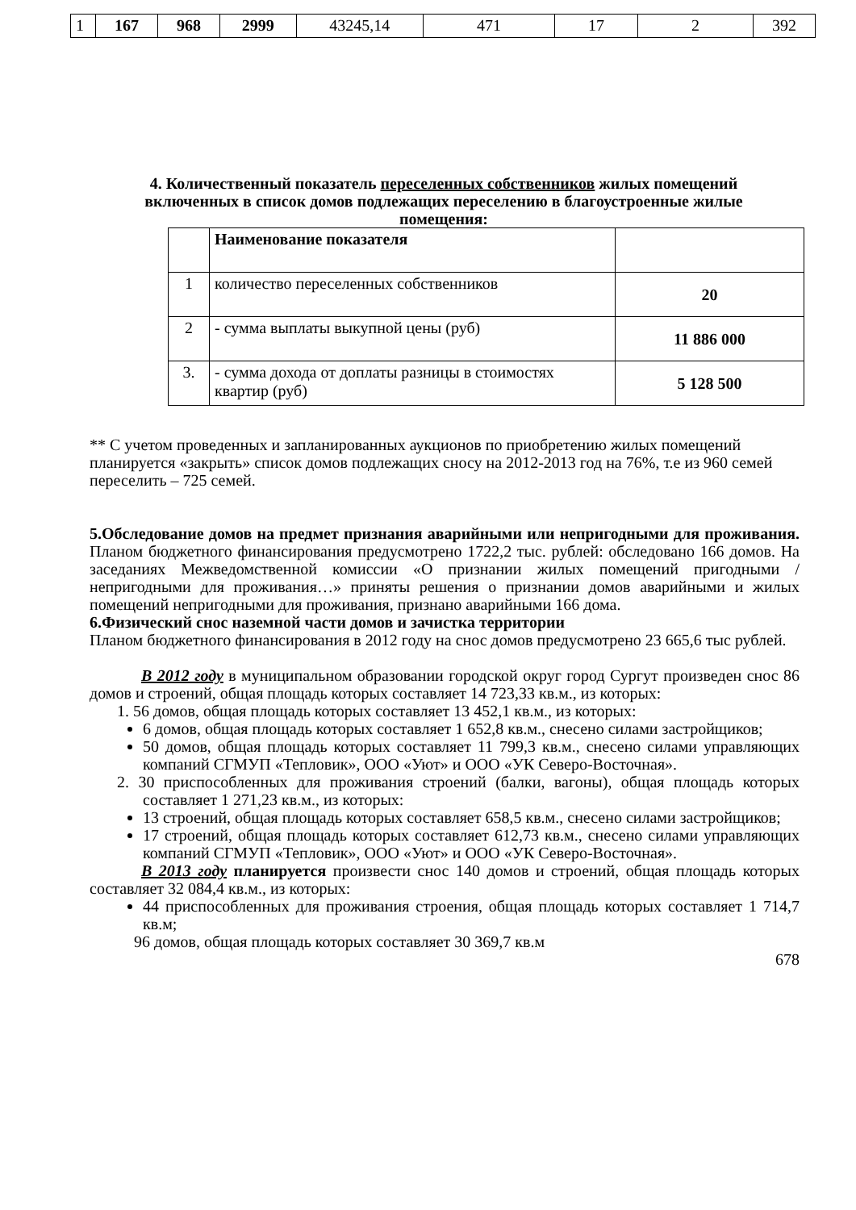| 1 | 167 | 968 | 2999 | 43245,14 | 471 | 17 | 2 | 392 |
4. Количественный показатель переселенных собственников жилых помещений включенных в список домов подлежащих переселению в благоустроенные жилые помещения:
| | Наименование показателя | |
| 1 | количество переселенных собственников | 20 |
| 2 | - сумма выплаты выкупной цены (руб) | 11 886 000 |
| 3. | - сумма дохода от доплаты разницы в стоимостях квартир (руб) | 5 128 500 |
** С учетом проведенных и запланированных аукционов по приобретению жилых помещений планируется «закрыть» список домов подлежащих сносу на 2012-2013 год на 76%, т.е из 960 семей переселить – 725 семей.
5.Обследование домов на предмет признания аварийными или непригодными для проживания. Планом бюджетного финансирования предусмотрено 1722,2 тыс. рублей: обследовано 166 домов. На заседаниях Межведомственной комиссии «О признании жилых помещений пригодными / непригодными для проживания…» приняты решения о признании домов аварийными и жилых помещений непригодными для проживания, признано аварийными 166 дома.
6.Физический снос наземной части домов и зачистка территории
Планом бюджетного финансирования в 2012 году на снос домов предусмотрено 23 665,6 тыс рублей.
В 2012 году в муниципальном образовании городской округ город Сургут произведен снос 86 домов и строений, общая площадь которых составляет 14 723,33 кв.м., из которых:
1. 56 домов, общая площадь которых составляет 13 452,1 кв.м., из которых:
6 домов, общая площадь которых составляет 1 652,8 кв.м., снесено силами застройщиков;
50 домов, общая площадь которых составляет 11 799,3 кв.м., снесено силами управляющих компаний СГМУП «Тепловик», ООО «Уют» и ООО «УК Северо-Восточная».
2. 30 приспособленных для проживания строений (балки, вагоны), общая площадь которых составляет 1 271,23 кв.м., из которых:
13 строений, общая площадь которых составляет 658,5 кв.м., снесено силами застройщиков;
17 строений, общая площадь которых составляет 612,73 кв.м., снесено силами управляющих компаний СГМУП «Тепловик», ООО «Уют» и ООО «УК Северо-Восточная».
В 2013 году планируется произвести снос 140 домов и строений, общая площадь которых составляет 32 084,4 кв.м., из которых:
44 приспособленных для проживания строения, общая площадь которых составляет 1 714,7 кв.м;
96 домов, общая площадь которых составляет 30 369,7 кв.м
678